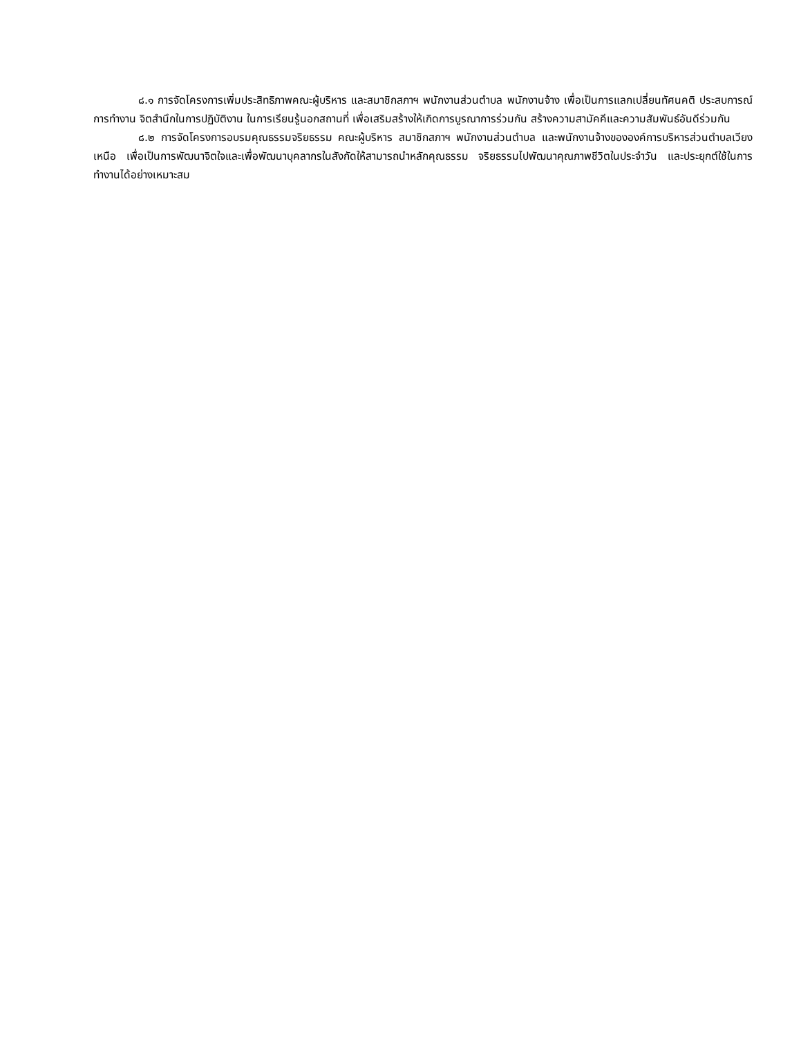๘.๑ การจัดโครงการเพิ่มประสิทธิภาพคณะผู้บริหาร และสมาชิกสภาฯ พนักงานส่วนตำบล พนักงานจ้าง เพื่อเป็นการแลกเปลี่ยนทัศนคติ ประสบการณ์การทำงาน จิตสำนึกในการปฏิบัติงาน ในการเรียนรู้นอกสถานที่ เพื่อเสริมสร้างให้เกิดการบูรณาการร่วมกัน สร้างความสามัคคีและความสัมพันธ์อันดีร่วมกัน
๘.๒ การจัดโครงการอบรมคุณธรรมจริยธรรม คณะผู้บริหาร สมาชิกสภาฯ พนักงานส่วนตำบล และพนักงานจ้างขององค์การบริหารส่วนตำบลเวียงเหนือ เพื่อเป็นการพัฒนาจิตใจและเพื่อพัฒนาบุคลากรในสังกัดให้สามารถนำหลักคุณธรรม จริยธรรมไปพัฒนาคุณภาพชีวิตในประจำวัน และประยุกต์ใช้ในการทำงานได้อย่างเหมาะสม